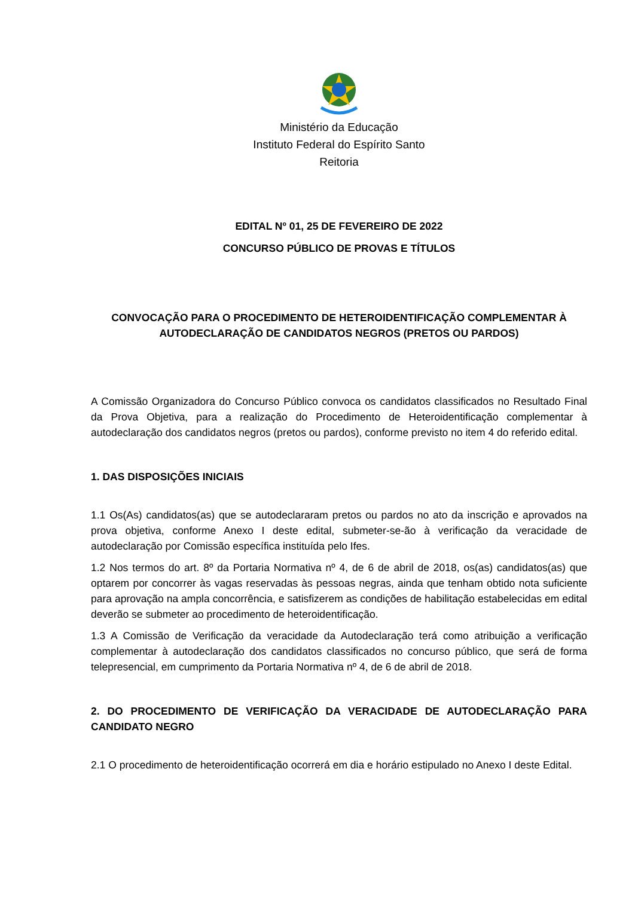Ministério da Educação
Instituto Federal do Espírito Santo
Reitoria
EDITAL Nº 01, 25 DE FEVEREIRO DE 2022
CONCURSO PÚBLICO DE PROVAS E TÍTULOS
CONVOCAÇÃO PARA O PROCEDIMENTO DE HETEROIDENTIFICAÇÃO COMPLEMENTAR À AUTODECLARAÇÃO DE CANDIDATOS NEGROS (PRETOS OU PARDOS)
A Comissão Organizadora do Concurso Público convoca os candidatos classificados no Resultado Final da Prova Objetiva, para a realização do Procedimento de Heteroidentificação complementar à autodeclaração dos candidatos negros (pretos ou pardos), conforme previsto no item 4 do referido edital.
1. DAS DISPOSIÇÕES INICIAIS
1.1 Os(As) candidatos(as) que se autodeclararam pretos ou pardos no ato da inscrição e aprovados na prova objetiva, conforme Anexo I deste edital, submeter-se-ão à verificação da veracidade de autodeclaração por Comissão específica instituída pelo Ifes.
1.2 Nos termos do art. 8º da Portaria Normativa nº 4, de 6 de abril de 2018, os(as) candidatos(as) que optarem por concorrer às vagas reservadas às pessoas negras, ainda que tenham obtido nota suficiente para aprovação na ampla concorrência, e satisfizerem as condições de habilitação estabelecidas em edital deverão se submeter ao procedimento de heteroidentificação.
1.3 A Comissão de Verificação da veracidade da Autodeclaração terá como atribuição a verificação complementar à autodeclaração dos candidatos classificados no concurso público, que será de forma telepresencial, em cumprimento da Portaria Normativa nº 4, de 6 de abril de 2018.
2. DO PROCEDIMENTO DE VERIFICAÇÃO DA VERACIDADE DE AUTODECLARAÇÃO PARA CANDIDATO NEGRO
2.1 O procedimento de heteroidentificação ocorrerá em dia e horário estipulado no Anexo I deste Edital.